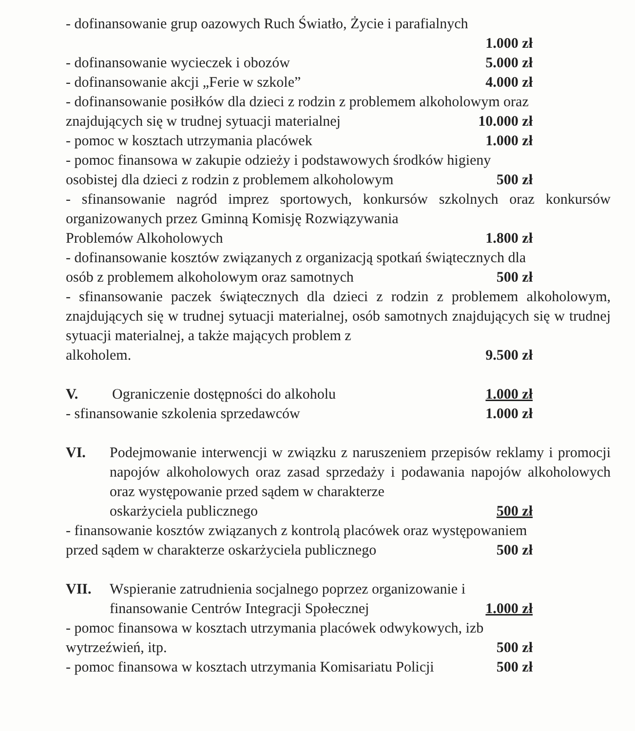- dofinansowanie grup oazowych Ruch Światło, Życie i parafialnych
1.000 zł
- dofinansowanie wycieczek i obozów 5.000 zł
- dofinansowanie akcji „Ferie w szkole” 4.000 zł
- dofinansowanie posiłków dla dzieci z rodzin z problemem alkoholowym oraz
znajdujących się w trudnej sytuacji materialnej 10.000 zł
- pomoc w kosztach utrzymania placówek 1.000 zł
- pomoc finansowa w zakupie odzieży i podstawowych środków higieny
osobistej dla dzieci z rodzin z problemem alkoholowym 500 zł
- sfinansowanie nagród imprez sportowych, konkursów szkolnych oraz konkursów organizowanych przez Gminną Komisję Rozwiązywania
Problemów Alkoholowych 1.800 zł
- dofinansowanie kosztów związanych z organizacją spotkań świątecznych dla
osób z problemem alkoholowym oraz samotnych 500 zł
- sfinansowanie paczek świątecznych dla dzieci z rodzin z problemem alkoholowym, znajdujących się w trudnej sytuacji materialnej, osób samotnych znajdujących się w trudnej sytuacji materialnej, a także mających problem z
alkoholem. 9.500 zł
V. Ograniczenie dostępności do alkoholu 1.000 zł
- sfinansowanie szkolenia sprzedawców 1.000 zł
VI. Podejmowanie interwencji w związku z naruszeniem przepisów reklamy i promocji napojów alkoholowych oraz zasad sprzedaży i podawania napojów alkoholowych oraz występowanie przed sądem w charakterze
oskarżyciela publicznego 500 zł
- finansowanie kosztów związanych z kontrolą placówek oraz występowaniem
przed sądem w charakterze oskarżyciela publicznego 500 zł
VII. Wspieranie zatrudnienia socjalnego poprzez organizowanie i
finansowanie Centrów Integracji Społecznej 1.000 zł
- pomoc finansowa w kosztach utrzymania placówek odwykowych, izb
wytrzeźwień, itp. 500 zł
- pomoc finansowa w kosztach utrzymania Komisariatu Policji 500 zł